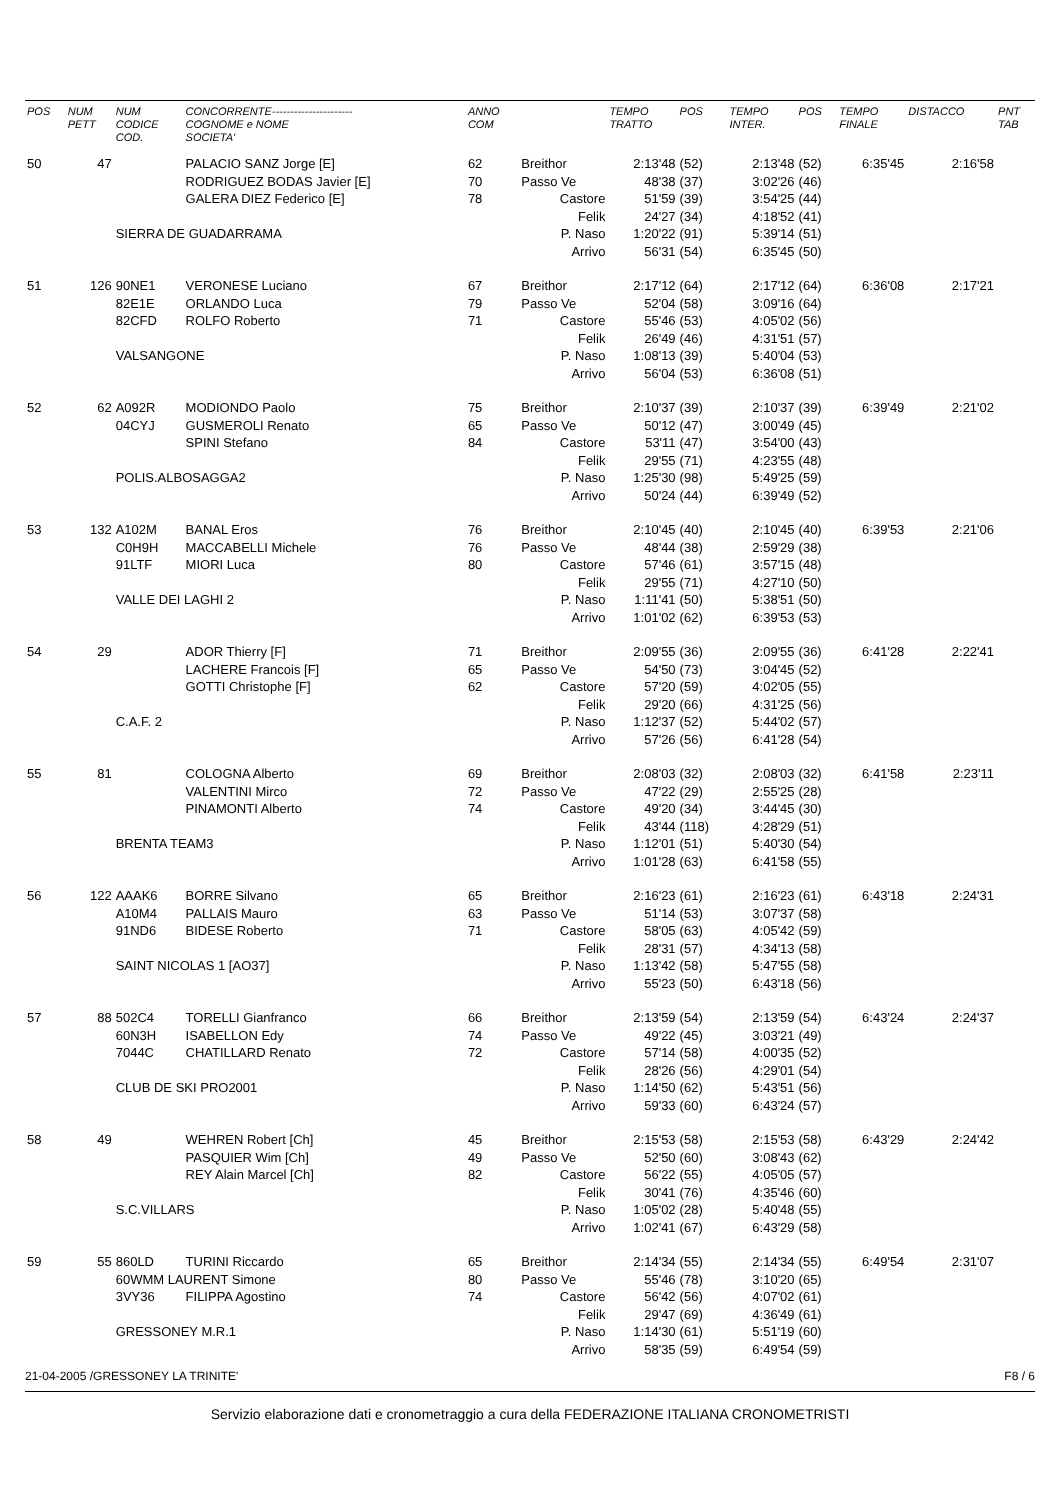| POS | NUM PETT | NUM CODICE COD. | CONCORRENTE---------------------- COGNOME e NOME SOCIETA' | ANNO COM | | TEMPO TRATTO | POS | TEMPO INTER. | POS | TEMPO FINALE | DISTACCO | PNT TAB |
| --- | --- | --- | --- | --- | --- | --- | --- | --- | --- | --- | --- | --- |
| 50 | 47 | | PALACIO SANZ Jorge [E] | 62 | Breithor | 2:13'48 | (52) | 2:13'48 | (52) | 6:35'45 | 2:16'58 | |
| | | | RODRIGUEZ BODAS Javier [E] | 70 | Passo Ve | 48'38 | (37) | 3:02'26 | (46) | | | |
| | | | GALERA DIEZ Federico [E] | 78 | Castore | 51'59 | (39) | 3:54'25 | (44) | | | |
| | | | | | Felik | 24'27 | (34) | 4:18'52 | (41) | | | |
| | | SIERRA DE GUADARRAMA | | | P. Naso | 1:20'22 | (91) | 5:39'14 | (51) | | | |
| | | | | | Arrivo | 56'31 | (54) | 6:35'45 | (50) | | | |
| 51 | 126 | 90NE1 | VERONESE Luciano | 67 | Breithor | 2:17'12 | (64) | 2:17'12 | (64) | 6:36'08 | 2:17'21 | |
| | | 82E1E | ORLANDO Luca | 79 | Passo Ve | 52'04 | (58) | 3:09'16 | (64) | | | |
| | | 82CFD | ROLFO Roberto | 71 | Castore | 55'46 | (53) | 4:05'02 | (56) | | | |
| | | | | | Felik | 26'49 | (46) | 4:31'51 | (57) | | | |
| | | VALSANGONE | | | P. Naso | 1:08'13 | (39) | 5:40'04 | (53) | | | |
| | | | | | Arrivo | 56'04 | (53) | 6:36'08 | (51) | | | |
| 52 | 62 | A092R | MODIONDO Paolo | 75 | Breithor | 2:10'37 | (39) | 2:10'37 | (39) | 6:39'49 | 2:21'02 | |
| | | 04CYJ | GUSMEROLI Renato | 65 | Passo Ve | 50'12 | (47) | 3:00'49 | (45) | | | |
| | | | SPINI Stefano | 84 | Castore | 53'11 | (47) | 3:54'00 | (43) | | | |
| | | | | | Felik | 29'55 | (71) | 4:23'55 | (48) | | | |
| | | POLIS.ALBOSAGGA2 | | | P. Naso | 1:25'30 | (98) | 5:49'25 | (59) | | | |
| | | | | | Arrivo | 50'24 | (44) | 6:39'49 | (52) | | | |
| 53 | 132 | A102M | BANAL Eros | 76 | Breithor | 2:10'45 | (40) | 2:10'45 | (40) | 6:39'53 | 2:21'06 | |
| | | C0H9H | MACCABELLI Michele | 76 | Passo Ve | 48'44 | (38) | 2:59'29 | (38) | | | |
| | | 91LTF | MIORI Luca | 80 | Castore | 57'46 | (61) | 3:57'15 | (48) | | | |
| | | | | | Felik | 29'55 | (71) | 4:27'10 | (50) | | | |
| | | VALLE DEI LAGHI 2 | | | P. Naso | 1:11'41 | (50) | 5:38'51 | (50) | | | |
| | | | | | Arrivo | 1:01'02 | (62) | 6:39'53 | (53) | | | |
| 54 | 29 | | ADOR Thierry [F] | 71 | Breithor | 2:09'55 | (36) | 2:09'55 | (36) | 6:41'28 | 2:22'41 | |
| | | | LACHERE Francois [F] | 65 | Passo Ve | 54'50 | (73) | 3:04'45 | (52) | | | |
| | | | GOTTI Christophe [F] | 62 | Castore | 57'20 | (59) | 4:02'05 | (55) | | | |
| | | | | | Felik | 29'20 | (66) | 4:31'25 | (56) | | | |
| | | C.A.F. 2 | | | P. Naso | 1:12'37 | (52) | 5:44'02 | (57) | | | |
| | | | | | Arrivo | 57'26 | (56) | 6:41'28 | (54) | | | |
| 55 | 81 | | COLOGNA Alberto | 69 | Breithor | 2:08'03 | (32) | 2:08'03 | (32) | 6:41'58 | 2:23'11 | |
| | | | VALENTINI Mirco | 72 | Passo Ve | 47'22 | (29) | 2:55'25 | (28) | | | |
| | | | PINAMONTI Alberto | 74 | Castore | 49'20 | (34) | 3:44'45 | (30) | | | |
| | | | | | Felik | 43'44 | (118) | 4:28'29 | (51) | | | |
| | | BRENTA TEAM3 | | | P. Naso | 1:12'01 | (51) | 5:40'30 | (54) | | | |
| | | | | | Arrivo | 1:01'28 | (63) | 6:41'58 | (55) | | | |
| 56 | 122 | AAAK6 | BORRE Silvano | 65 | Breithor | 2:16'23 | (61) | 2:16'23 | (61) | 6:43'18 | 2:24'31 | |
| | | A10M4 | PALLAIS Mauro | 63 | Passo Ve | 51'14 | (53) | 3:07'37 | (58) | | | |
| | | 91ND6 | BIDESE Roberto | 71 | Castore | 58'05 | (63) | 4:05'42 | (59) | | | |
| | | | | | Felik | 28'31 | (57) | 4:34'13 | (58) | | | |
| | | SAINT NICOLAS 1 [AO37] | | | P. Naso | 1:13'42 | (58) | 5:47'55 | (58) | | | |
| | | | | | Arrivo | 55'23 | (50) | 6:43'18 | (56) | | | |
| 57 | 88 | 502C4 | TORELLI Gianfranco | 66 | Breithor | 2:13'59 | (54) | 2:13'59 | (54) | 6:43'24 | 2:24'37 | |
| | | 60N3H | ISABELLON Edy | 74 | Passo Ve | 49'22 | (45) | 3:03'21 | (49) | | | |
| | | 7044C | CHATILLARD Renato | 72 | Castore | 57'14 | (58) | 4:00'35 | (52) | | | |
| | | | | | Felik | 28'26 | (56) | 4:29'01 | (54) | | | |
| | | CLUB DE SKI PRO2001 | | | P. Naso | 1:14'50 | (62) | 5:43'51 | (56) | | | |
| | | | | | Arrivo | 59'33 | (60) | 6:43'24 | (57) | | | |
| 58 | 49 | | WEHREN Robert [Ch] | 45 | Breithor | 2:15'53 | (58) | 2:15'53 | (58) | 6:43'29 | 2:24'42 | |
| | | | PASQUIER Wim [Ch] | 49 | Passo Ve | 52'50 | (60) | 3:08'43 | (62) | | | |
| | | | REY Alain Marcel [Ch] | 82 | Castore | 56'22 | (55) | 4:05'05 | (57) | | | |
| | | | | | Felik | 30'41 | (76) | 4:35'46 | (60) | | | |
| | | S.C.VILLARS | | | P. Naso | 1:05'02 | (28) | 5:40'48 | (55) | | | |
| | | | | | Arrivo | 1:02'41 | (67) | 6:43'29 | (58) | | | |
| 59 | 55 | 860LD | TURINI Riccardo | 65 | Breithor | 2:14'34 | (55) | 2:14'34 | (55) | 6:49'54 | 2:31'07 | |
| | | 60WMM LAURENT Simone | | 80 | Passo Ve | 55'46 | (78) | 3:10'20 | (65) | | | |
| | | 3VY36 | FILIPPA Agostino | 74 | Castore | 56'42 | (56) | 4:07'02 | (61) | | | |
| | | | | | Felik | 29'47 | (69) | 4:36'49 | (61) | | | |
| | | GRESSONEY M.R.1 | | | P. Naso | 1:14'30 | (61) | 5:51'19 | (60) | | | |
| | | | | | Arrivo | 58'35 | (59) | 6:49'54 | (59) | | | |
21-04-2005 /GRESSONEY LA TRINITE' F8 / 6
Servizio elaborazione dati e cronometraggio a cura della FEDERAZIONE ITALIANA CRONOMETRISTI